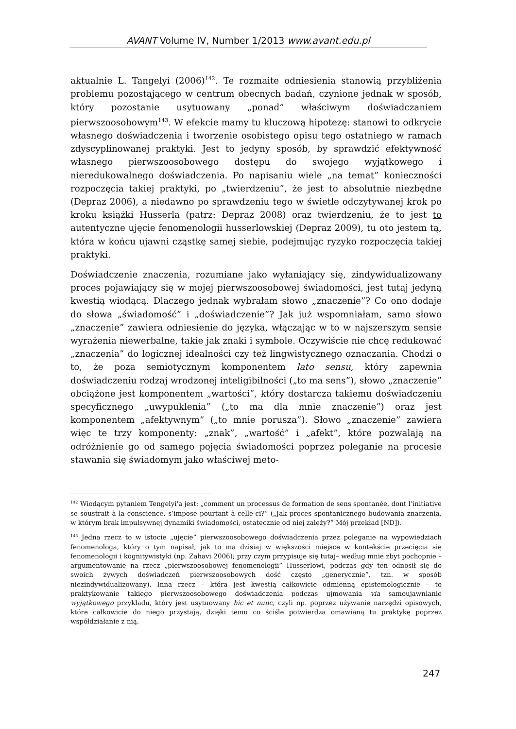AVANT Volume IV, Number 1/2013 www.avant.edu.pl
aktualnie L. Tangelyi (2006)<sup>142</sup>. Te rozmaite odniesienia stanowią przybliżenia problemu pozostającego w centrum obecnych badań, czynione jednak w sposób, który pozostanie usytuowany „ponad” właściwym doświadczaniem pierwszoosobowym<sup>143</sup>. W efekcie mamy tu kluczową hipotezę: stanowi to odkrycie własnego doświadczenia i tworzenie osobistego opisu tego ostatniego w ramach zdyscyplinowanej praktyki. Jest to jedyny sposób, by sprawdzić efektywność własnego pierwszoosobowego dostępu do swojego wyjątkowego i nieredukowalnego doświadczenia. Po napisaniu wiele „na temat” konieczności rozpoczęcia takiej praktyki, po „twierdzeniu”, że jest to absolutnie niezbędne (Depraz 2006), a niedawno po sprawdzeniu tego w świetle odczytywanej krok po kroku książki Husserla (patrz: Depraz 2008) oraz twierdzeniu, że to jest to autentyczne ujęcie fenomenologii husserlowskiej (Depraz 2009), tu oto jestem tą, która w końcu ujawni cząstkę samej siebie, podejmując ryzyko rozpoczęcia takiej praktyki.
Doświadczenie znaczenia, rozumiane jako wyłaniający się, zindywidualizowany proces pojawiający się w mojej pierwszoosobowej świadomości, jest tutaj jedyną kwestią wiodącą. Dlaczego jednak wybrałam słowo „znaczenie”? Co ono dodaje do słowa „świadomość” i „doświadczenie”? Jak już wspomniałam, samo słowo „znaczenie” zawiera odniesienie do języka, włączając w to w najszerszym sensie wyrażenia niewerbalne, takie jak znaki i symbole. Oczywiście nie chcę redukować „znaczenia” do logicznej idealności czy też lingwistycznego oznaczania. Chodzi o to, że poza semiotycznym komponentem lato sensu, który zapewnia doświadczeniu rodzaj wrodzonej inteligibilności („to ma sens”), słowo „znaczenie” obciążone jest komponentem „wartości”, który dostarcza takiemu doświadczeniu specyficznego „uwypuklenia” („to ma dla mnie znaczenie”) oraz jest komponentem „afektywnym” („to mnie porusza”). Słowo „znaczenie” zawiera więc te trzy komponenty: „znak”, „wartość” i „afekt”, które pozwalają na odróżnienie go od samego pojęcia świadomości poprzez poleganie na procesie stawania się świadomym jako właściwej meto-
<sup>142</sup> Wiodącym pytaniem Tengelyi'a jest: „comment un processus de formation de sens spontanée, dont l’initiative se soustrait à la conscience, s’impose pourtant à celle-ci?” („Jak proces spontanicznego budowania znaczenia, w którym brak impulsywnej dynamiki świadomości, ostatecznie od niej zależy?” Mój przekład [ND]).
<sup>143</sup> Jedna rzecz to w istocie „ujęcie” pierwszoosobowego doświadczenia przez poleganie na wypowiedziach fenomenologa, który o tym napisał, jak to ma dzisiaj w większości miejsce w kontekście przecięcia się fenomenologii i kognitywistyki (np. Zahavi 2006); przy czym przypisuje się tutaj– według mnie zbyt pochopnie – argumentowanie na rzecz „pierwszoosobowej fenomenologii” Husserlowi, podczas gdy ten odnosił się do swoich żywych doświadczeń pierwszoosobowych dość często „generycznie”, tzn. w sposób niezindywidualizowany). Inna rzecz – która jest kwestią całkowicie odmienną epistemologicznie – to praktykowanie takiego pierwszoosobowego doświadczenia podczas ujmowania via samoujawnianie wyjątkowego przykładu, który jest usytuowany hic et nunc, czyli np. poprzez używanie narzędzi opisowych, które całkowicie do niego przystają, dzięki temu co ściśle potwierdza omawianą tu praktykę poprzez współdziałanie z nią.
247